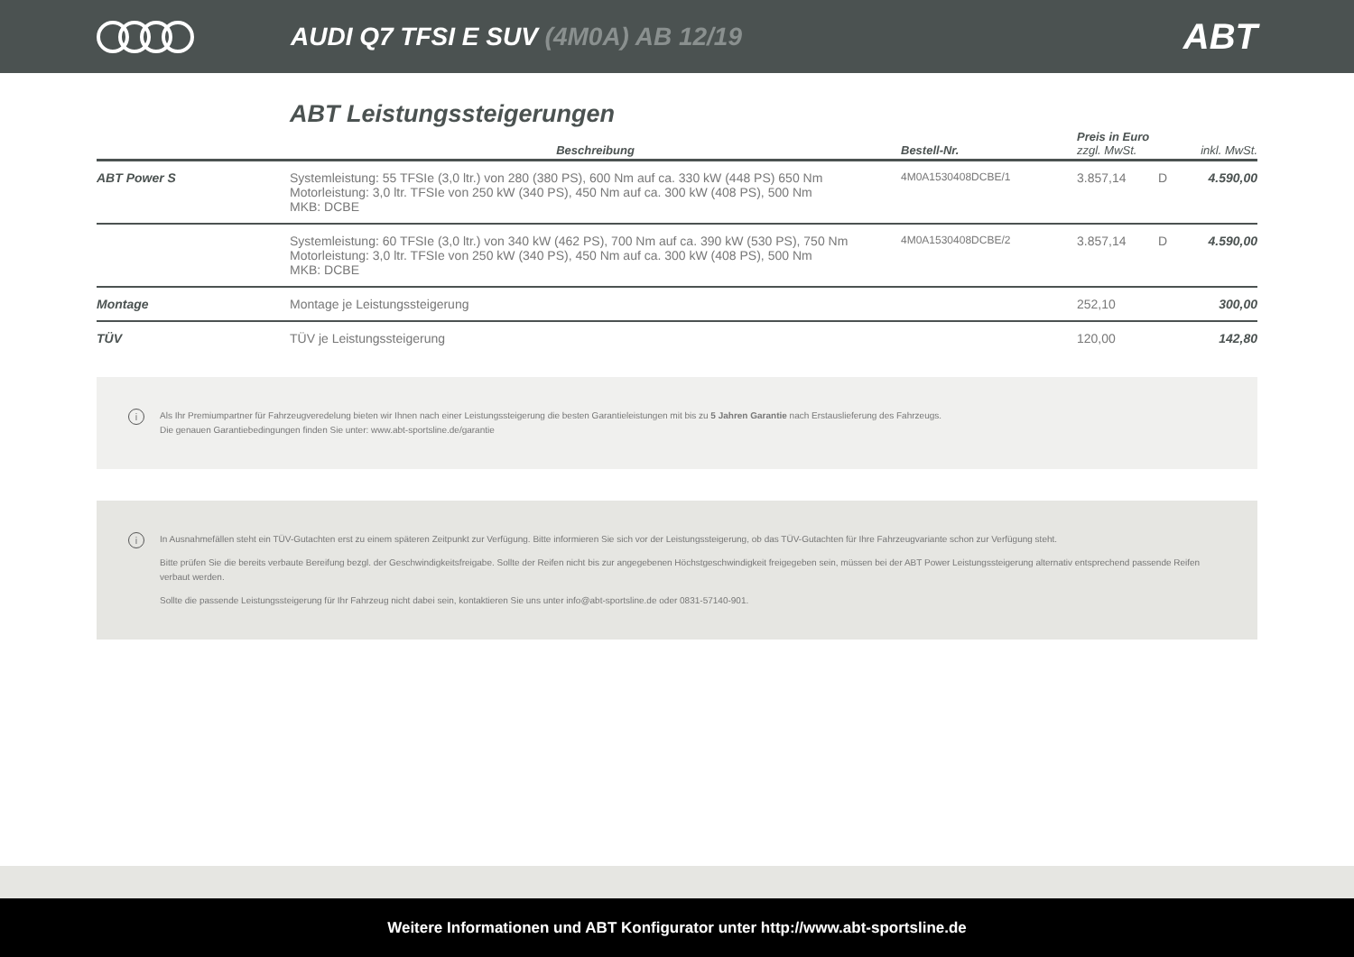AUDI Q7 TFSI E SUV (4M0A) AB 12/19
ABT
ABT Leistungssteigerungen
| | Beschreibung | Bestell-Nr. | Preis in Euro zzgl. MwSt. | | inkl. MwSt. |
| --- | --- | --- | --- | --- | --- |
| ABT Power S | Systemleistung: 55 TFSIe (3,0 ltr.) von 280 (380 PS), 600 Nm auf ca. 330 kW (448 PS) 650 Nm Motorleistung: 3,0 ltr. TFSIe von 250 kW (340 PS), 450 Nm auf ca. 300 kW (408 PS), 500 Nm MKB: DCBE | 4M0A1530408DCBE/1 | 3.857,14 | D | 4.590,00 |
| | Systemleistung: 60 TFSIe (3,0 ltr.) von 340 kW (462 PS), 700 Nm auf ca. 390 kW (530 PS), 750 Nm Motorleistung: 3,0 ltr. TFSIe von 250 kW (340 PS), 450 Nm auf ca. 300 kW (408 PS), 500 Nm MKB: DCBE | 4M0A1530408DCBE/2 | 3.857,14 | D | 4.590,00 |
| Montage | Montage je Leistungssteigerung | | 252,10 | | 300,00 |
| TÜV | TÜV je Leistungssteigerung | | 120,00 | | 142,80 |
i Als Ihr Premiumpartner für Fahrzeugveredelung bieten wir Ihnen nach einer Leistungssteigerung die besten Garantieleistungen mit bis zu 5 Jahren Garantie nach Erstauslieferung des Fahrzeugs.
Die genauen Garantiebedingungen finden Sie unter: www.abt-sportsline.de/garantie
i
In Ausnahmefällen steht ein TÜV-Gutachten erst zu einem späteren Zeitpunkt zur Verfügung. Bitte informieren Sie sich vor der Leistungssteigerung, ob das TÜV-Gutachten für Ihre Fahrzeugvariante schon zur Verfügung steht.
Bitte prüfen Sie die bereits verbaute Bereifung bezgl. der Geschwindigkeitsfreigabe. Sollte der Reifen nicht bis zur angegebenen Höchstgeschwindigkeit freigegeben sein, müssen bei der ABT Power Leistungssteigerung alternativ entsprechend passende Reifen verbaut werden.
Sollte die passende Leistungssteigerung für Ihr Fahrzeug nicht dabei sein, kontaktieren Sie uns unter info@abt-sportsline.de oder 0831-57140-901.
Weitere Informationen und ABT Konfigurator unter http://www.abt-sportsline.de